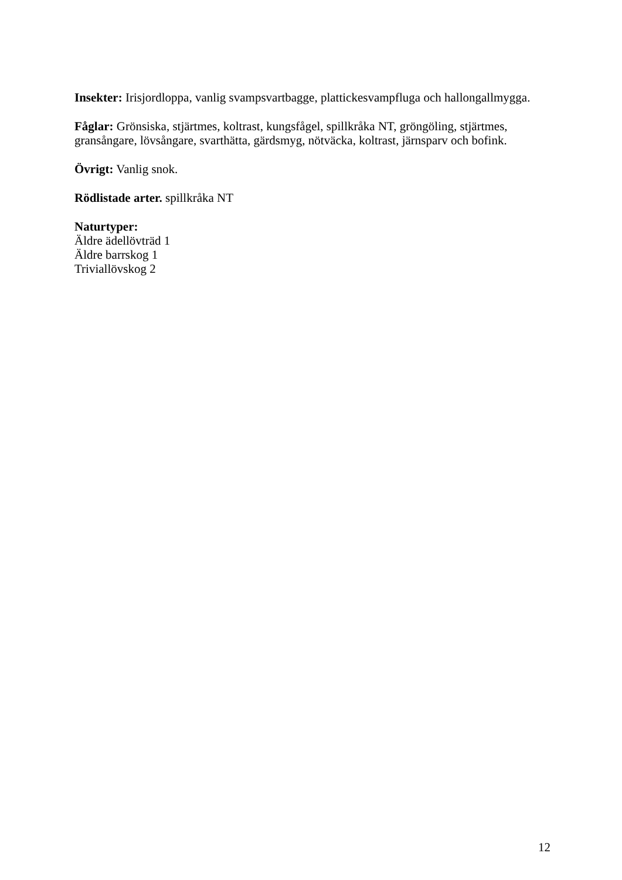Insekter: Irisjordloppa, vanlig svampsvartbagge, plattickesvampfluga och hallongallmygga.
Fåglar: Grönsiska, stjärtmes, koltrast, kungsfågel, spillkråka NT, gröngöling, stjärtmes, gransångare, lövsångare, svarthätta, gärdsmyg, nötväcka, koltrast, järnsparv och bofink.
Övrigt: Vanlig snok.
Rödlistade arter. spillkråka NT
Naturtyper:
Äldre ädellövträd 1
Äldre barrskog 1
Triviallövskog 2
12